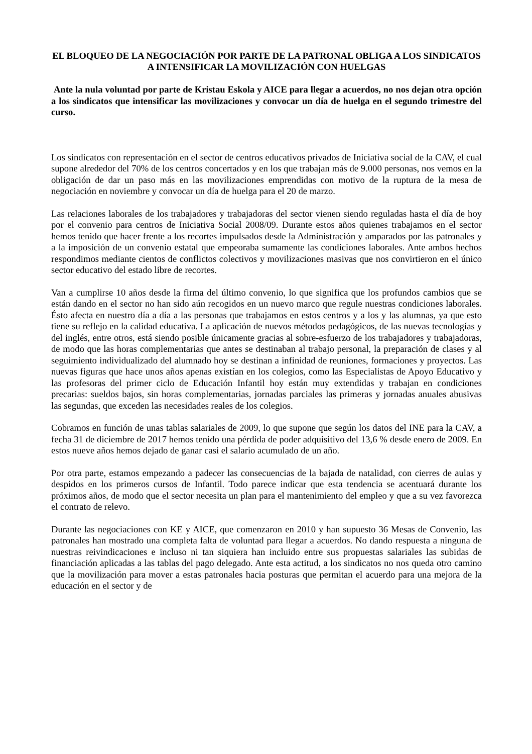EL BLOQUEO DE LA NEGOCIACIÓN POR PARTE DE LA PATRONAL OBLIGA A LOS SINDICATOS A INTENSIFICAR LA MOVILIZACIÓN CON HUELGAS
Ante la nula voluntad por parte de Kristau Eskola y AICE para llegar a acuerdos, no nos dejan otra opción a los sindicatos que intensificar las movilizaciones y convocar un día de huelga en el segundo trimestre del curso.
Los sindicatos con representación en el sector de centros educativos privados de Iniciativa social de la CAV, el cual supone alrededor del 70% de los centros concertados y en los que trabajan más de 9.000 personas, nos vemos en la obligación de dar un paso más en las movilizaciones emprendidas con motivo de la ruptura de la mesa de negociación en noviembre y convocar un día de huelga para el 20 de marzo.
Las relaciones laborales de los trabajadores y trabajadoras del sector vienen siendo reguladas hasta el día de hoy por el convenio para centros de Iniciativa Social 2008/09. Durante estos años quienes trabajamos en el sector hemos tenido que hacer frente a los recortes impulsados desde la Administración y amparados por las patronales y a la imposición de un convenio estatal que empeoraba sumamente las condiciones laborales. Ante ambos hechos respondimos mediante cientos de conflictos colectivos y movilizaciones masivas que nos convirtieron en el único sector educativo del estado libre de recortes.
Van a cumplirse 10 años desde la firma del último convenio, lo que significa que los profundos cambios que se están dando en el sector no han sido aún recogidos en un nuevo marco que regule nuestras condiciones laborales. Ésto afecta en nuestro día a día a las personas que trabajamos en estos centros y a los y las alumnas, ya que esto tiene su reflejo en la calidad educativa. La aplicación de nuevos métodos pedagógicos, de las nuevas tecnologías y del inglés, entre otros, está siendo posible únicamente gracias al sobre-esfuerzo de los trabajadores y trabajadoras, de modo que las horas complementarias que antes se destinaban al trabajo personal, la preparación de clases y al seguimiento individualizado del alumnado hoy se destinan a infinidad de reuniones, formaciones y proyectos. Las nuevas figuras que hace unos años apenas existían en los colegios, como las Especialistas de Apoyo Educativo y las profesoras del primer ciclo de Educación Infantil hoy están muy extendidas y trabajan en condiciones precarias: sueldos bajos, sin horas complementarias, jornadas parciales las primeras y jornadas anuales abusivas las segundas, que exceden las necesidades reales de los colegios.
Cobramos en función de unas tablas salariales de 2009, lo que supone que según los datos del INE para la CAV, a fecha 31 de diciembre de 2017 hemos tenido una pérdida de poder adquisitivo del 13,6 % desde enero de 2009. En estos nueve años hemos dejado de ganar casi el salario acumulado de un año.
Por otra parte, estamos empezando a padecer las consecuencias de la bajada de natalidad, con cierres de aulas y despidos en los primeros cursos de Infantil. Todo parece indicar que esta tendencia se acentuará durante los próximos años, de modo que el sector necesita un plan para el mantenimiento del empleo y que a su vez favorezca el contrato de relevo.
Durante las negociaciones con KE y AICE, que comenzaron en 2010 y han supuesto 36 Mesas de Convenio, las patronales han mostrado una completa falta de voluntad para llegar a acuerdos. No dando respuesta a ninguna de nuestras reivindicaciones e incluso ni tan siquiera han incluido entre sus propuestas salariales las subidas de financiación aplicadas a las tablas del pago delegado. Ante esta actitud, a los sindicatos no nos queda otro camino que la movilización para mover a estas patronales hacia posturas que permitan el acuerdo para una mejora de la educación en el sector y de